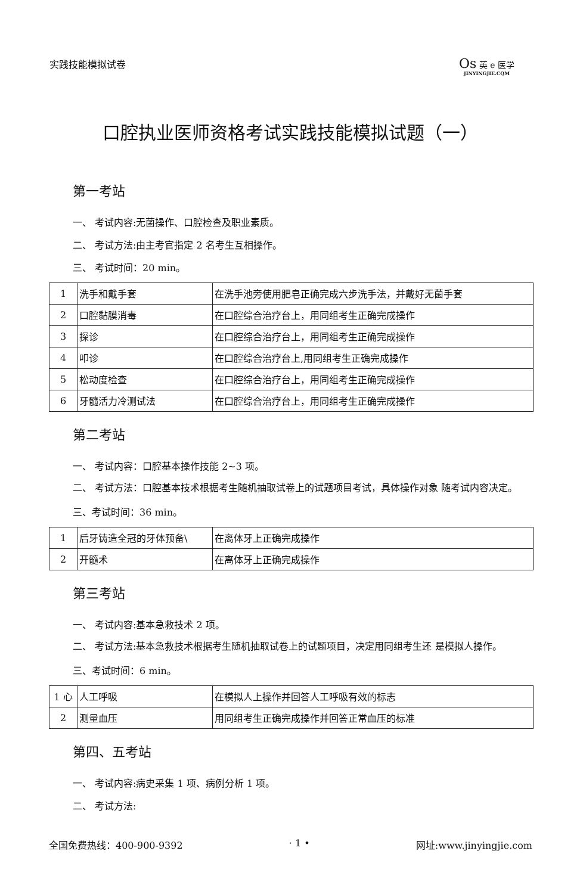实践技能模拟试卷
Os 英 e 医学
JINYINGJIE.CQM
口腔执业医师资格考试实践技能模拟试题（一）
第一考站
一、 考试内容:无菌操作、口腔检查及职业素质。
二、 考试方法:由主考官指定 2 名考生互相操作。
三、 考试时间：20 min。
| 1 | 洗手和戴手套 | 在洗手池旁使用肥皂正确完成六步洗手法，并戴好无菌手套 |
| 2 | 口腔黏膜消毒 | 在口腔综合治疗台上，用同组考生正确完成操作 |
| 3 | 探诊 | 在口腔综合治疗台上，用同组考生正确完成操作 |
| 4 | 叩诊 | 在口腔综合治疗台上,用同组考生正确完成操作 |
| 5 | 松动度检查 | 在口腔综合治疗台上，用同组考生正确完成操作 |
| 6 | 牙髓活力冷测试法 | 在口腔综合治疗台上，用同组考生正确完成操作 |
第二考站
一、 考试内容：口腔基本操作技能 2~3 项。
二、 考试方法：口腔基本技术根据考生随机抽取试卷上的试题项目考试，具体操作对象 随考试内容决定。
三、考试时间：36 min。
| 1 | 后牙铸造全冠的牙体预备\ | 在离体牙上正确完成操作 |
| 2 | 开髓术 | 在离体牙上正确完成操作 |
第三考站
一、 考试内容:基本急救技术 2 项。
二、 考试方法:基本急救技术根据考生随机抽取试卷上的试题项目，决定用同组考生还 是模拟人操作。
三、考试时间：6 min。
| 1 心 | 人工呼吸 | 在模拟人上操作并回答人工呼吸有效的标志 |
| 2 | 测量血压 | 用同组考生正确完成操作并回答正常血压的标准 |
第四、五考站
一、 考试内容:病史采集 1 项、病例分析 1 项。
二、 考试方法:
全国免费热线：400-900-9392 · 1 • 网址:www.jinyingjie.com